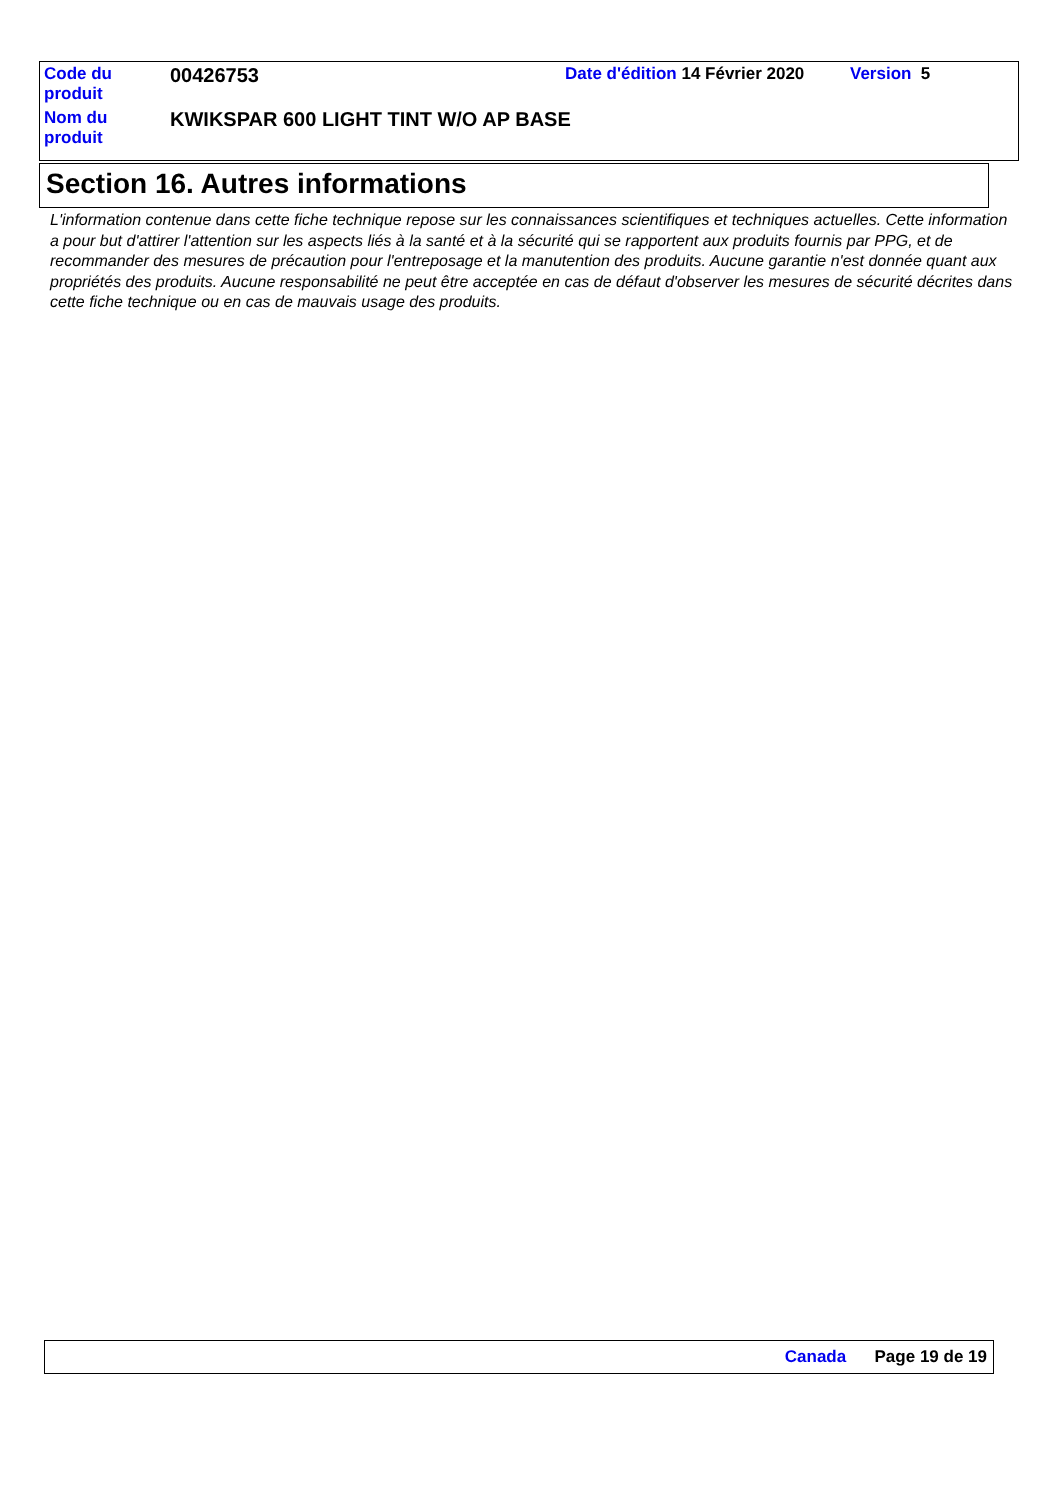| Code du produit | 00426753 | Date d'édition 14 Février 2020 | Version 5 |
| Nom du produit | KWIKSPAR 600 LIGHT TINT W/O AP BASE | | |
Section 16. Autres informations
L'information contenue dans cette fiche technique repose sur les connaissances scientifiques et techniques actuelles. Cette information a pour but d'attirer l'attention sur les aspects liés à la santé et à la sécurité qui se rapportent aux produits fournis par PPG, et de recommander des mesures de précaution pour l'entreposage et la manutention des produits. Aucune garantie n'est donnée quant aux propriétés des produits. Aucune responsabilité ne peut être acceptée en cas de défaut d'observer les mesures de sécurité décrites dans cette fiche technique ou en cas de mauvais usage des produits.
Canada Page 19 de 19